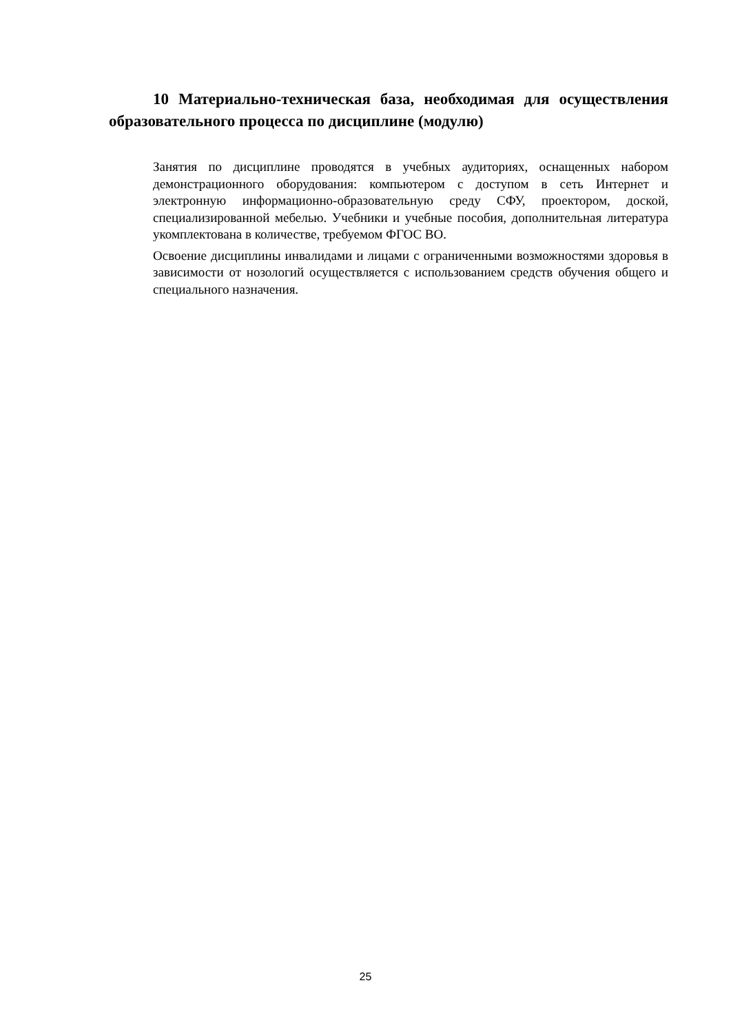10 Материально-техническая база, необходимая для осуществления образовательного процесса по дисциплине (модулю)
Занятия по дисциплине проводятся в учебных аудиториях, оснащенных набором демонстрационного оборудования: компьютером с доступом в сеть Интернет и электронную информационно-образовательную среду СФУ, проектором, доской, специализированной мебелью. Учебники и учебные пособия, дополнительная литература укомплектована в количестве, требуемом ФГОС ВО.
Освоение дисциплины инвалидами и лицами с ограниченными возможностями здоровья в зависимости от нозологий осуществляется с использованием средств обучения общего и специального назначения.
25